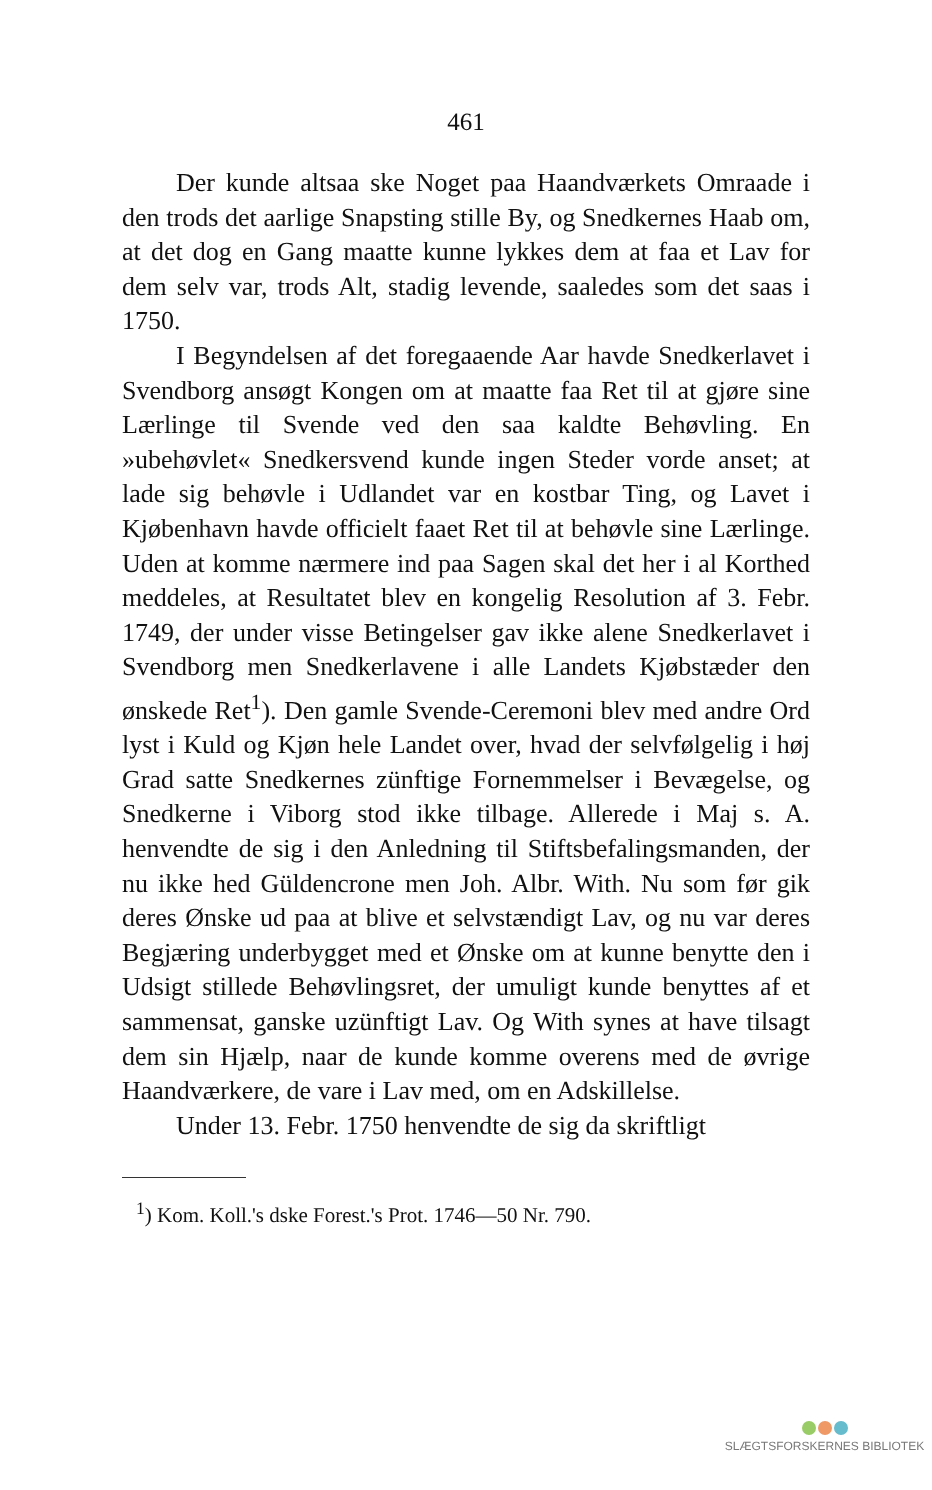461
Der kunde altsaa ske Noget paa Haandværkets Omraade i den trods det aarlige Snapsting stille By, og Snedkernes Haab om, at det dog en Gang maatte kunne lykkes dem at faa et Lav for dem selv var, trods Alt, stadig levende, saaledes som det saas i 1750.
I Begyndelsen af det foregaaende Aar havde Snedkerlavet i Svendborg ansøgt Kongen om at maatte faa Ret til at gjøre sine Lærlinge til Svende ved den saa kaldte Behøvling. En »ubehøvlet« Snedkersvend kunde ingen Steder vorde anset; at lade sig behøvle i Udlandet var en kostbar Ting, og Lavet i Kjøbenhavn havde officielt faaet Ret til at behøvle sine Lærlinge. Uden at komme nærmere ind paa Sagen skal det her i al Korthed meddeles, at Resultatet blev en kongelig Resolution af 3. Febr. 1749, der under visse Betingelser gav ikke alene Snedkerlavet i Svendborg men Snedkerlavene i alle Landets Kjøbstæder den ønskede Ret<sup>1</sup>). Den gamle Svende-Ceremoni blev med andre Ord lyst i Kuld og Kjøn hele Landet over, hvad der selvfølgelig i høj Grad satte Snedkernes zünftige Fornemmelser i Bevægelse, og Snedkerne i Viborg stod ikke tilbage. Allerede i Maj s. A. henvendte de sig i den Anledning til Stiftsbefalingsmanden, der nu ikke hed Güldencrone men Joh. Albr. With. Nu som før gik deres Ønske ud paa at blive et selvstændigt Lav, og nu var deres Begjæring underbygget med et Ønske om at kunne benytte den i Udsigt stillede Behøvlingsret, der umuligt kunde benyttes af et sammensat, ganske uzünftigt Lav. Og With synes at have tilsagt dem sin Hjælp, naar de kunde komme overens med de øvrige Haandværkere, de vare i Lav med, om en Adskillelse.
Under 13. Febr. 1750 henvendte de sig da skriftligt
<sup>1</sup>) Kom. Koll.'s dske Forest.'s Prot. 1746—50 Nr. 790.
SLÆGTSFORSKERNES BIBLIOTEK